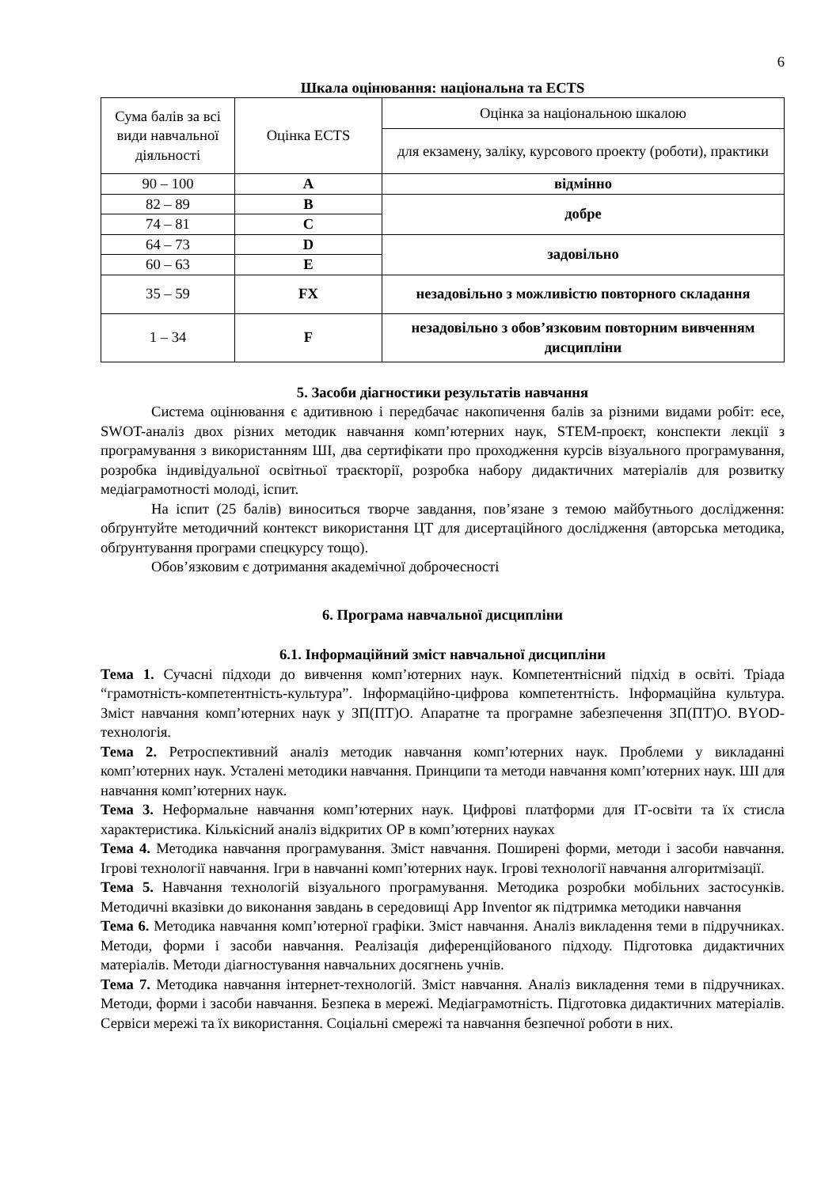6
Шкала оцінювання: національна та ECTS
| Сума балів за всі види навчальної діяльності | Оцінка ECTS | Оцінка за національною шкалою |
| --- | --- | --- |
| | | для екзамену, заліку, курсового проекту (роботи), практики |
| 90 – 100 | A | відмінно |
| 82 – 89 | B | добре |
| 74 – 81 | C | |
| 64 – 73 | D | задовільно |
| 60 – 63 | E | |
| 35 – 59 | FX | незадовільно з можливістю повторного складання |
| 1 – 34 | F | незадовільно з обов’язковим повторним вивченням дисципліни |
5. Засоби діагностики результатів навчання
Система оцінювання є адитивною і передбачає накопичення балів за різними видами робіт: есе, SWOT-аналіз двох різних методик навчання комп’ютерних наук, STEM-проєкт, конспекти лекції з програмування з використанням ШІ, два сертифікати про проходження курсів візуального програмування, розробка індивідуальної освітньої траєкторії, розробка набору дидактичних матеріалів для розвитку медіаграмотності молоді, іспит.
На іспит (25 балів) виноситься творче завдання, пов’язане з темою майбутнього дослідження: обґрунтуйте методичний контекст використання ЦТ для дисертаційного дослідження (авторська методика, обґрунтування програми спецкурсу тощо).
Обов’язковим є дотримання академічної доброчесності
6. Програма навчальної дисципліни
6.1. Інформаційний зміст навчальної дисципліни
Тема 1. Сучасні підходи до вивчення комп’ютерних наук. Компетентнісний підхід в освіті. Тріада “грамотність-компетентність-культура”. Інформаційно-цифрова компетентність. Інформаційна культура. Зміст навчання комп’ютерних наук у ЗП(ПТ)О. Апаратне та програмне забезпечення ЗП(ПТ)О. BYOD-технологія.
Тема 2. Ретроспективний аналіз методик навчання комп’ютерних наук. Проблеми у викладанні комп’ютерних наук. Усталені методики навчання. Принципи та методи навчання комп’ютерних наук. ШІ для навчання комп’ютерних наук.
Тема 3. Неформальне навчання комп’ютерних наук. Цифрові платформи для ІТ-освіти та їх стисла характеристика. Кількісний аналіз відкритих ОР в комп’ютерних науках
Тема 4. Методика навчання програмування. Зміст навчання. Поширені форми, методи і засоби навчання. Ігрові технології навчання. Ігри в навчанні комп’ютерних наук. Ігрові технології навчання алгоритмізації.
Тема 5. Навчання технологій візуального програмування. Методика розробки мобільних застосунків. Методичні вказівки до виконання завдань в середовищі App Inventor як підтримка методики навчання
Тема 6. Методика навчання комп’ютерної графіки. Зміст навчання. Аналіз викладення теми в підручниках. Методи, форми і засоби навчання. Реалізація диференційованого підходу. Підготовка дидактичних матеріалів. Методи діагностування навчальних досягнень учнів.
Тема 7. Методика навчання інтернет-технологій. Зміст навчання. Аналіз викладення теми в підручниках. Методи, форми і засоби навчання. Безпека в мережі. Медіаграмотність. Підготовка дидактичних матеріалів. Сервіси мережі та їх використання. Соціальні смережі та навчання безпечної роботи в них.